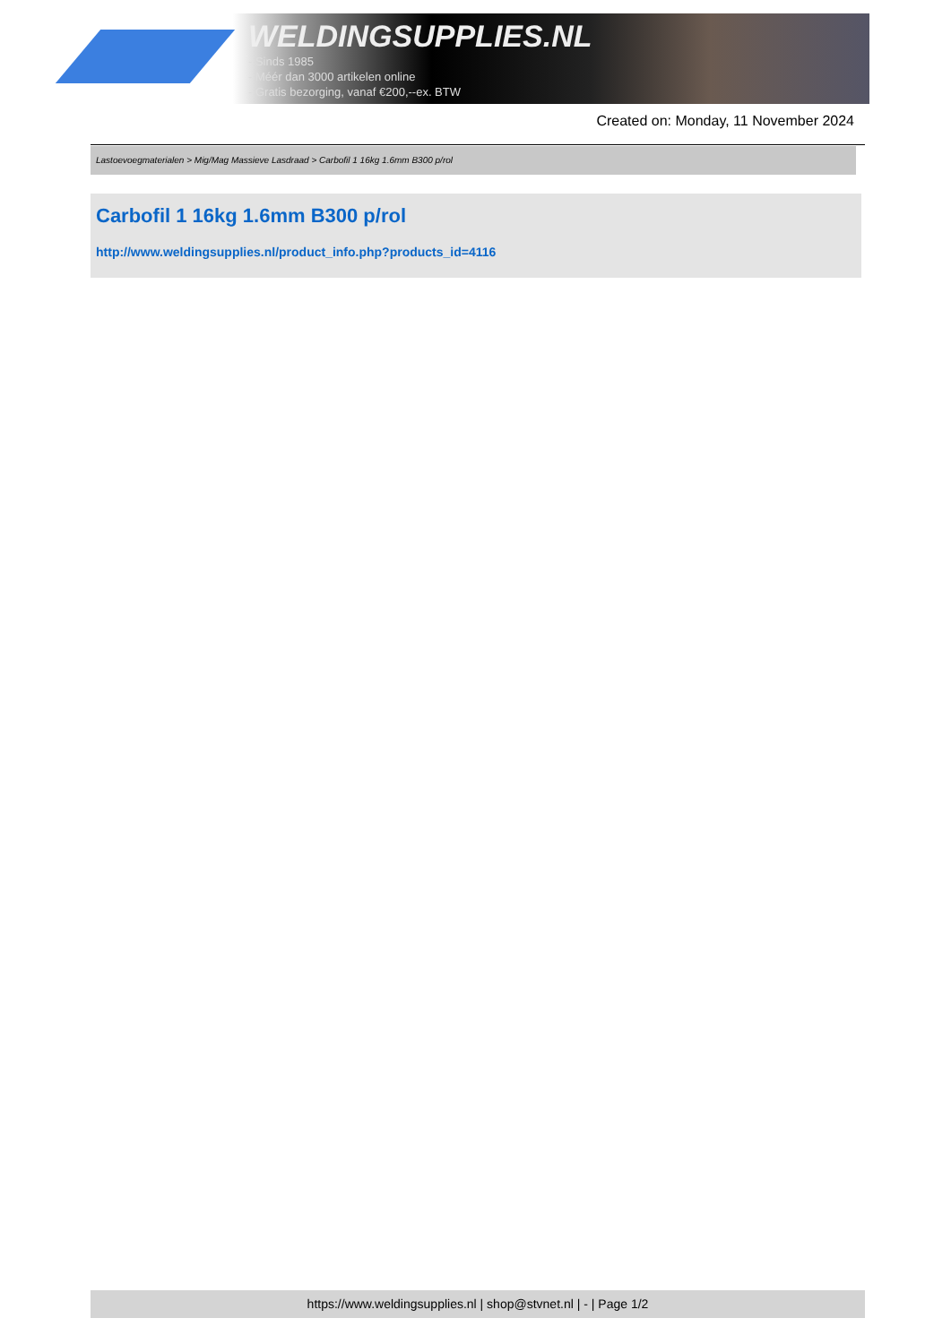WELDINGSUPPLIES.NL
- Sinds 1985
- Méér dan 3000 artikelen online
- Gratis bezorging, vanaf €200,--ex. BTW
Created on: Monday, 11 November 2024
Lastoevoegmaterialen > Mig/Mag Massieve Lasdraad > Carbofil 1 16kg 1.6mm B300 p/rol
Carbofil 1 16kg 1.6mm B300 p/rol
http://www.weldingsupplies.nl/product_info.php?products_id=4116
https://www.weldingsupplies.nl | shop@stvnet.nl | - | Page 1/2